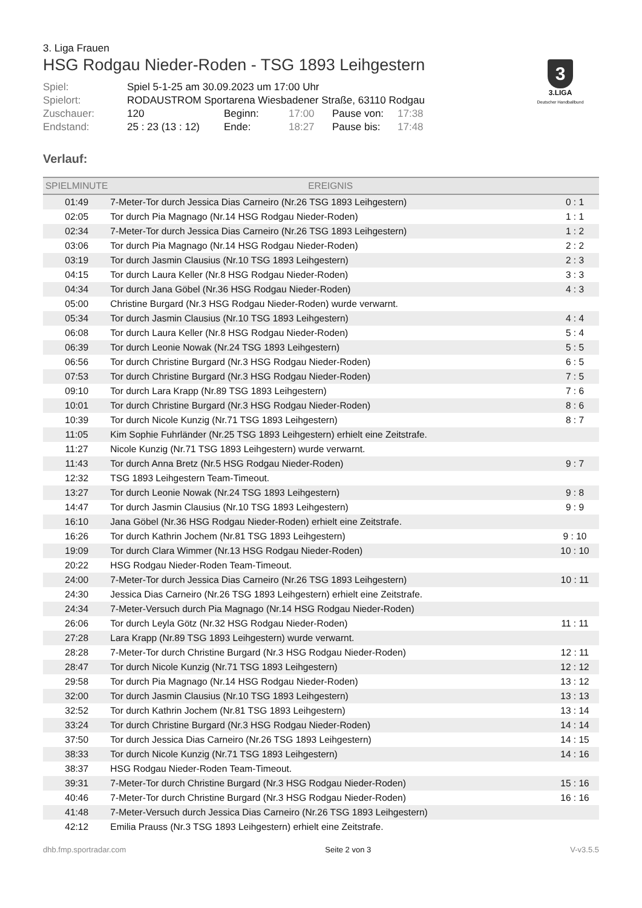3. Liga Frauen
HSG Rodgau Nieder-Roden - TSG 1893 Leihgestern
3
3.LIGA
Deutscher Handballbund
| Spiel: | Spiel 5-1-25 am 30.09.2023 um 17:00 Uhr | | | | |
| Spielort: | RODAUSTROM Sportarena Wiesbadener Straße, 63110 Rodgau | | | | |
| Zuschauer: | 120 | Beginn: | 17:00 | Pause von: | 17:38 |
| Endstand: | 25 : 23 (13 : 12) | Ende: | 18:27 | Pause bis: | 17:48 |
Verlauf:
| SPIELMINUTE | EREIGNIS | |
| --- | --- | --- |
| 01:49 | 7-Meter-Tor durch Jessica Dias Carneiro (Nr.26 TSG 1893 Leihgestern) | 0 : 1 |
| 02:05 | Tor durch Pia Magnago (Nr.14 HSG Rodgau Nieder-Roden) | 1 : 1 |
| 02:34 | 7-Meter-Tor durch Jessica Dias Carneiro (Nr.26 TSG 1893 Leihgestern) | 1 : 2 |
| 03:06 | Tor durch Pia Magnago (Nr.14 HSG Rodgau Nieder-Roden) | 2 : 2 |
| 03:19 | Tor durch Jasmin Clausius (Nr.10 TSG 1893 Leihgestern) | 2 : 3 |
| 04:15 | Tor durch Laura Keller (Nr.8 HSG Rodgau Nieder-Roden) | 3 : 3 |
| 04:34 | Tor durch Jana Göbel (Nr.36 HSG Rodgau Nieder-Roden) | 4 : 3 |
| 05:00 | Christine Burgard (Nr.3 HSG Rodgau Nieder-Roden) wurde verwarnt. | |
| 05:34 | Tor durch Jasmin Clausius (Nr.10 TSG 1893 Leihgestern) | 4 : 4 |
| 06:08 | Tor durch Laura Keller (Nr.8 HSG Rodgau Nieder-Roden) | 5 : 4 |
| 06:39 | Tor durch Leonie Nowak (Nr.24 TSG 1893 Leihgestern) | 5 : 5 |
| 06:56 | Tor durch Christine Burgard (Nr.3 HSG Rodgau Nieder-Roden) | 6 : 5 |
| 07:53 | Tor durch Christine Burgard (Nr.3 HSG Rodgau Nieder-Roden) | 7 : 5 |
| 09:10 | Tor durch Lara Krapp (Nr.89 TSG 1893 Leihgestern) | 7 : 6 |
| 10:01 | Tor durch Christine Burgard (Nr.3 HSG Rodgau Nieder-Roden) | 8 : 6 |
| 10:39 | Tor durch Nicole Kunzig (Nr.71 TSG 1893 Leihgestern) | 8 : 7 |
| 11:05 | Kim Sophie Fuhrländer (Nr.25 TSG 1893 Leihgestern) erhielt eine Zeitstrafe. | |
| 11:27 | Nicole Kunzig (Nr.71 TSG 1893 Leihgestern) wurde verwarnt. | |
| 11:43 | Tor durch Anna Bretz (Nr.5 HSG Rodgau Nieder-Roden) | 9 : 7 |
| 12:32 | TSG 1893 Leihgestern Team-Timeout. | |
| 13:27 | Tor durch Leonie Nowak (Nr.24 TSG 1893 Leihgestern) | 9 : 8 |
| 14:47 | Tor durch Jasmin Clausius (Nr.10 TSG 1893 Leihgestern) | 9 : 9 |
| 16:10 | Jana Göbel (Nr.36 HSG Rodgau Nieder-Roden) erhielt eine Zeitstrafe. | |
| 16:26 | Tor durch Kathrin Jochem (Nr.81 TSG 1893 Leihgestern) | 9 : 10 |
| 19:09 | Tor durch Clara Wimmer (Nr.13 HSG Rodgau Nieder-Roden) | 10 : 10 |
| 20:22 | HSG Rodgau Nieder-Roden Team-Timeout. | |
| 24:00 | 7-Meter-Tor durch Jessica Dias Carneiro (Nr.26 TSG 1893 Leihgestern) | 10 : 11 |
| 24:30 | Jessica Dias Carneiro (Nr.26 TSG 1893 Leihgestern) erhielt eine Zeitstrafe. | |
| 24:34 | 7-Meter-Versuch durch Pia Magnago (Nr.14 HSG Rodgau Nieder-Roden) | |
| 26:06 | Tor durch Leyla Götz (Nr.32 HSG Rodgau Nieder-Roden) | 11 : 11 |
| 27:28 | Lara Krapp (Nr.89 TSG 1893 Leihgestern) wurde verwarnt. | |
| 28:28 | 7-Meter-Tor durch Christine Burgard (Nr.3 HSG Rodgau Nieder-Roden) | 12 : 11 |
| 28:47 | Tor durch Nicole Kunzig (Nr.71 TSG 1893 Leihgestern) | 12 : 12 |
| 29:58 | Tor durch Pia Magnago (Nr.14 HSG Rodgau Nieder-Roden) | 13 : 12 |
| 32:00 | Tor durch Jasmin Clausius (Nr.10 TSG 1893 Leihgestern) | 13 : 13 |
| 32:52 | Tor durch Kathrin Jochem (Nr.81 TSG 1893 Leihgestern) | 13 : 14 |
| 33:24 | Tor durch Christine Burgard (Nr.3 HSG Rodgau Nieder-Roden) | 14 : 14 |
| 37:50 | Tor durch Jessica Dias Carneiro (Nr.26 TSG 1893 Leihgestern) | 14 : 15 |
| 38:33 | Tor durch Nicole Kunzig (Nr.71 TSG 1893 Leihgestern) | 14 : 16 |
| 38:37 | HSG Rodgau Nieder-Roden Team-Timeout. | |
| 39:31 | 7-Meter-Tor durch Christine Burgard (Nr.3 HSG Rodgau Nieder-Roden) | 15 : 16 |
| 40:46 | 7-Meter-Tor durch Christine Burgard (Nr.3 HSG Rodgau Nieder-Roden) | 16 : 16 |
| 41:48 | 7-Meter-Versuch durch Jessica Dias Carneiro (Nr.26 TSG 1893 Leihgestern) | |
| 42:12 | Emilia Prauss (Nr.3 TSG 1893 Leihgestern) erhielt eine Zeitstrafe. | |
dhb.fmp.sportradar.com Seite 2 von 3 V-v3.5.5